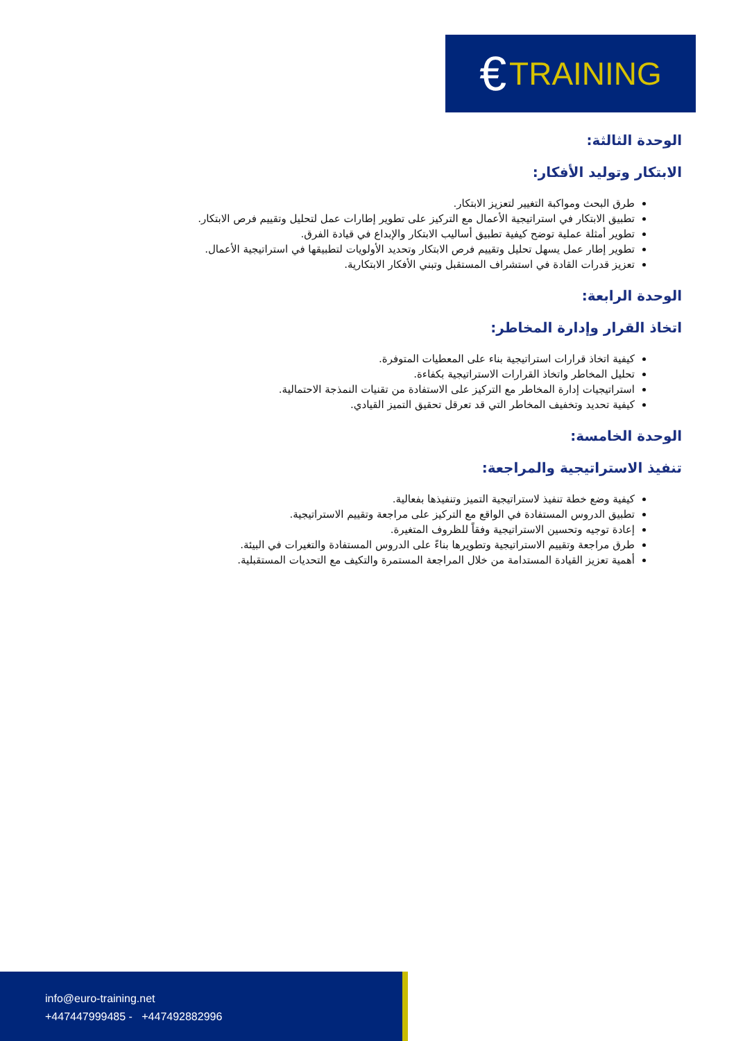€ TRAINING
الوحدة الثالثة:
الابتكار وتوليد الأفكار:
طرق البحث ومواكبة التغيير لتعزيز الابتكار.
تطبيق الابتكار في استراتيجية الأعمال مع التركيز على تطوير إطارات عمل لتحليل وتقييم فرص الابتكار.
تطوير أمثلة عملية توضح كيفية تطبيق أساليب الابتكار والإبداع في قيادة الفرق.
تطوير إطار عمل يسهل تحليل وتقييم فرص الابتكار وتحديد الأولويات لتطبيقها في استراتيجية الأعمال.
تعزيز قدرات القادة في استشراف المستقبل وتبني الأفكار الابتكارية.
الوحدة الرابعة:
اتخاذ القرار وإدارة المخاطر:
كيفية اتخاذ قرارات استراتيجية بناء على المعطيات المتوفرة.
تحليل المخاطر واتخاذ القرارات الاستراتيجية بكفاءة.
استراتيجيات إدارة المخاطر مع التركيز على الاستفادة من تقنيات النمذجة الاحتمالية.
كيفية تحديد وتخفيف المخاطر التي قد تعرقل تحقيق التميز القيادي.
الوحدة الخامسة:
تنفيذ الاستراتيجية والمراجعة:
كيفية وضع خطة تنفيذ لاستراتيجية التميز وتنفيذها بفعالية.
تطبيق الدروس المستفادة في الواقع مع التركيز على مراجعة وتقييم الاستراتيجية.
إعادة توجيه وتحسين الاستراتيجية وفقاً للظروف المتغيرة.
طرق مراجعة وتقييم الاستراتيجية وتطويرها بناءً على الدروس المستفادة والتغيرات في البيئة.
أهمية تعزيز القيادة المستدامة من خلال المراجعة المستمرة والتكيف مع التحديات المستقبلية.
info@euro-training.net
+447447999485 - +447492882996